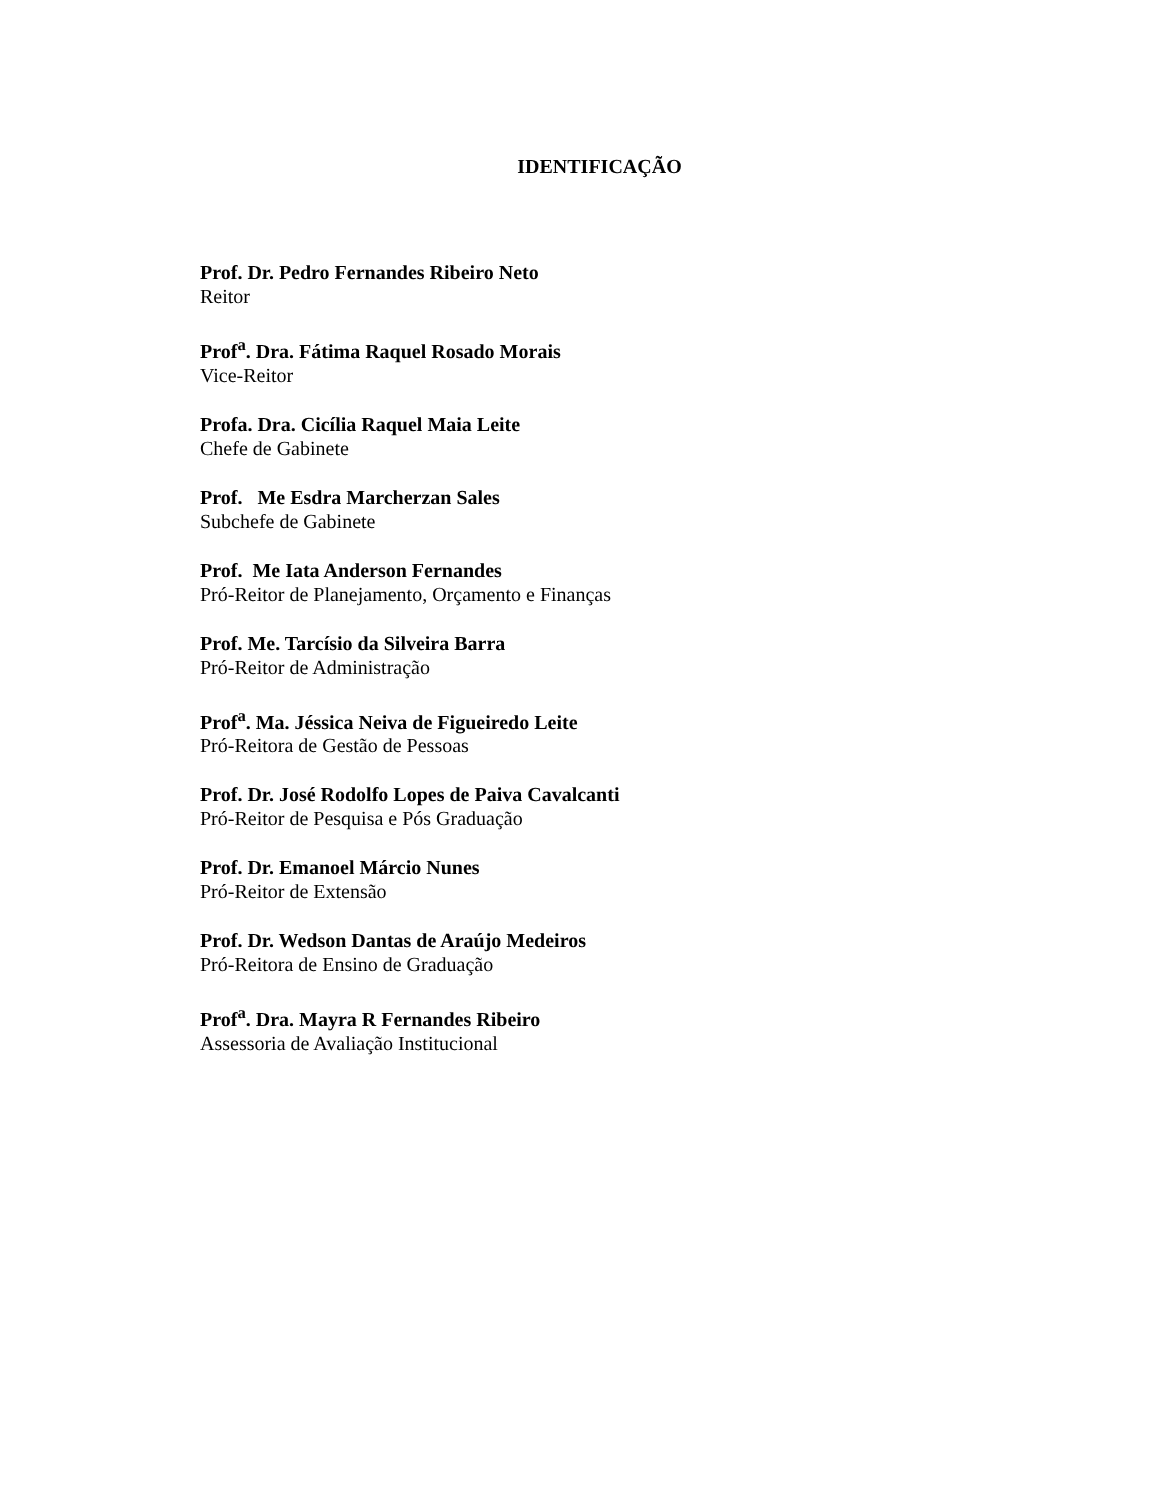IDENTIFICAÇÃO
Prof. Dr. Pedro Fernandes Ribeiro Neto
Reitor
Prof<sup>a</sup>. Dra. Fátima Raquel Rosado Morais
Vice-Reitor
Profa. Dra. Cicília Raquel Maia Leite
Chefe de Gabinete
Prof. Me Esdra Marcherzan Sales
Subchefe de Gabinete
Prof. Me Iata Anderson Fernandes
Pró-Reitor de Planejamento, Orçamento e Finanças
Prof. Me. Tarcísio da Silveira Barra
Pró-Reitor de Administração
Prof<sup>a</sup>. Ma. Jéssica Neiva de Figueiredo Leite
Pró-Reitora de Gestão de Pessoas
Prof. Dr. José Rodolfo Lopes de Paiva Cavalcanti
Pró-Reitor de Pesquisa e Pós Graduação
Prof. Dr. Emanoel Márcio Nunes
Pró-Reitor de Extensão
Prof. Dr. Wedson Dantas de Araújo Medeiros
Pró-Reitora de Ensino de Graduação
Prof<sup>a</sup>. Dra. Mayra R Fernandes Ribeiro
Assessoria de Avaliação Institucional